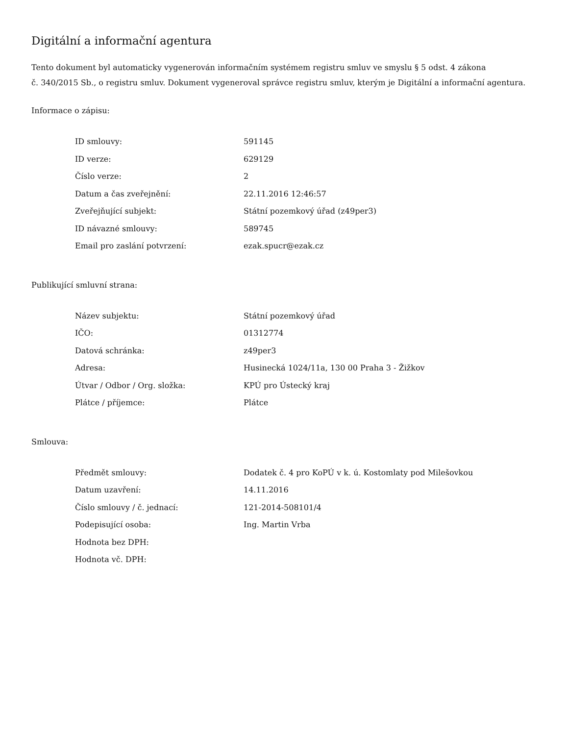Digitální a informační agentura
Tento dokument byl automaticky vygenerován informačním systémem registru smluv ve smyslu § 5 odst. 4 zákona
č. 340/2015 Sb., o registru smluv. Dokument vygeneroval správce registru smluv, kterým je Digitální a informační agentura.
Informace o zápisu:
| ID smlouvy: | 591145 |
| ID verze: | 629129 |
| Číslo verze: | 2 |
| Datum a čas zveřejnění: | 22.11.2016 12:46:57 |
| Zveřejňující subjekt: | Státní pozemkový úřad (z49per3) |
| ID návazné smlouvy: | 589745 |
| Email pro zaslání potvrzení: | ezak.spucr@ezak.cz |
Publikující smluvní strana:
| Název subjektu: | Státní pozemkový úřad |
| IČO: | 01312774 |
| Datová schránka: | z49per3 |
| Adresa: | Husinecká 1024/11a, 130 00 Praha 3 - Žižkov |
| Útvar / Odbor / Org. složka: | KPÚ pro Ústecký kraj |
| Plátce / příjemce: | Plátce |
Smlouva:
| Předmět smlouvy: | Dodatek č. 4 pro KoPÚ v k. ú. Kostomlaty pod Milešovkou |
| Datum uzavření: | 14.11.2016 |
| Číslo smlouvy / č. jednací: | 121-2014-508101/4 |
| Podepisující osoba: | Ing. Martin Vrba |
| Hodnota bez DPH: | |
| Hodnota vč. DPH: | |